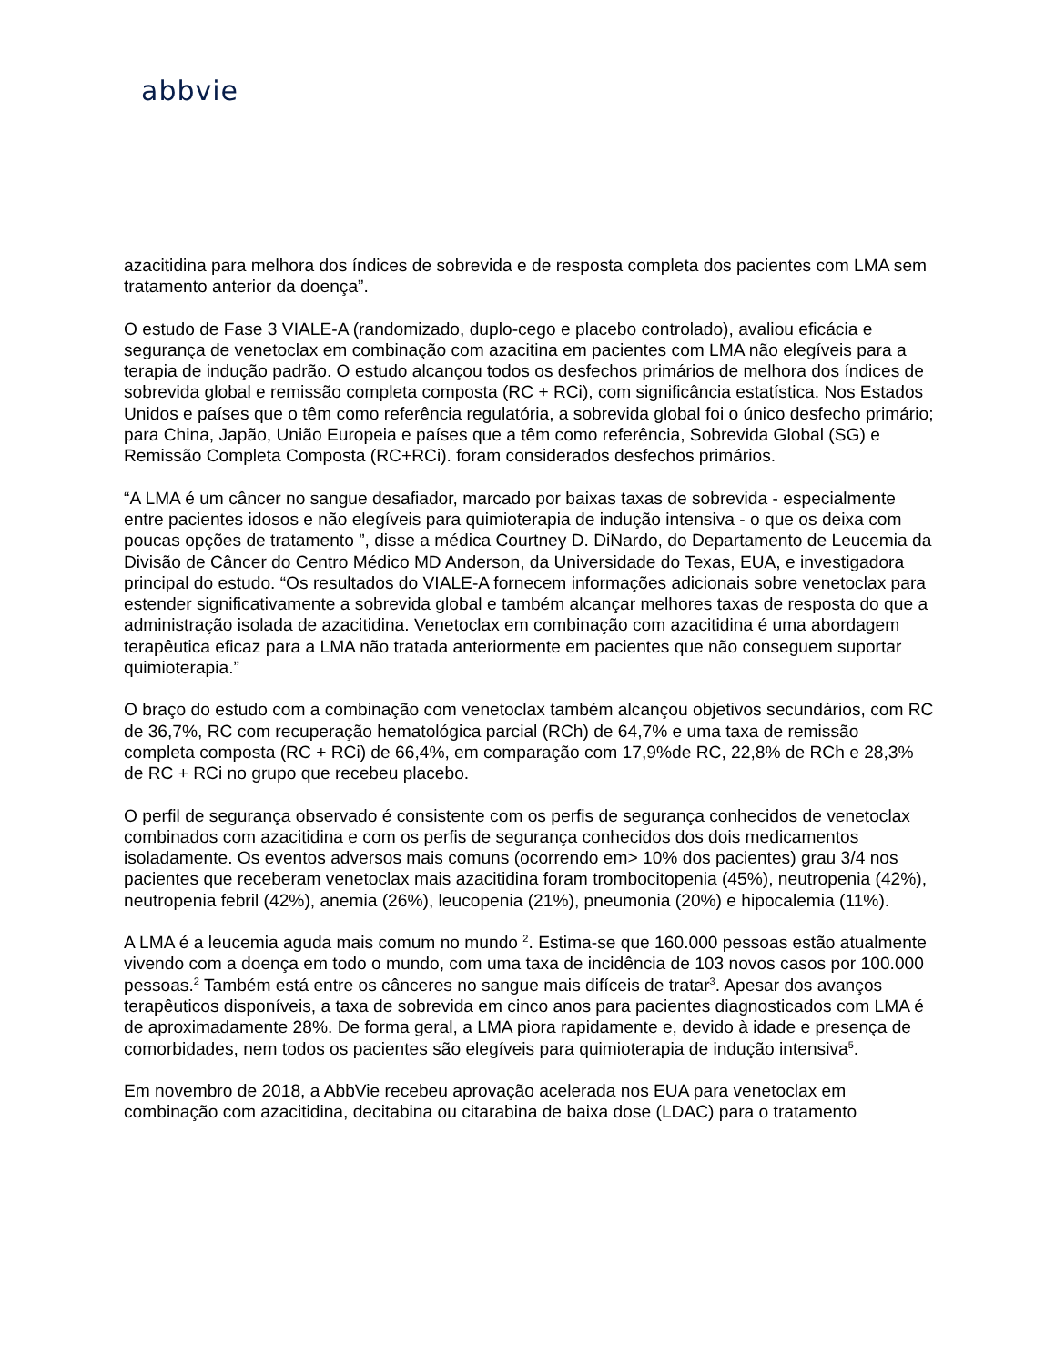abbvie
azacitidina para melhora dos índices de sobrevida e de resposta completa dos pacientes com LMA sem tratamento anterior da doença”.
O estudo de Fase 3 VIALE-A (randomizado, duplo-cego e placebo controlado), avaliou eficácia e segurança de venetoclax em combinação com azacitina em pacientes com LMA não elegíveis para a terapia de indução padrão. O estudo alcançou todos os desfechos primários de melhora dos índices de sobrevida global e remissão completa composta (RC + RCi), com significância estatística. Nos Estados Unidos e países que o têm como referência regulatória, a sobrevida global foi o único desfecho primário; para China, Japão, União Europeia e países que a têm como referência, Sobrevida Global (SG) e Remissão Completa Composta (RC+RCi). foram considerados desfechos primários.
“A LMA é um câncer no sangue desafiador, marcado por baixas taxas de sobrevida - especialmente entre pacientes idosos e não elegíveis para quimioterapia de indução intensiva - o que os deixa com poucas opções de tratamento ”, disse a médica Courtney D. DiNardo, do Departamento de Leucemia da Divisão de Câncer do Centro Médico MD Anderson, da Universidade do Texas, EUA, e investigadora principal do estudo. “Os resultados do VIALE-A fornecem informações adicionais sobre venetoclax para estender significativamente a sobrevida global e também alcançar melhores taxas de resposta do que a administração isolada de azacitidina. Venetoclax em combinação com azacitidina é uma abordagem terapêutica eficaz para a LMA não tratada anteriormente em pacientes que não conseguem suportar quimioterapia.”
O braço do estudo com a combinação com venetoclax também alcançou objetivos secundários, com RC de 36,7%, RC com recuperação hematológica parcial (RCh) de 64,7% e uma taxa de remissão completa composta (RC + RCi) de 66,4%, em comparação com 17,9%de RC, 22,8% de RCh e 28,3% de RC + RCi no grupo que recebeu placebo.
O perfil de segurança observado é consistente com os perfis de segurança conhecidos de venetoclax combinados com azacitidina e com os perfis de segurança conhecidos dos dois medicamentos isoladamente. Os eventos adversos mais comuns (ocorrendo em> 10% dos pacientes) grau 3/4 nos pacientes que receberam venetoclax mais azacitidina foram trombocitopenia (45%), neutropenia (42%), neutropenia febril (42%), anemia (26%), leucopenia (21%), pneumonia (20%) e hipocalemia (11%).
A LMA é a leucemia aguda mais comum no mundo <sup>2</sup>. Estima-se que 160.000 pessoas estão atualmente vivendo com a doença em todo o mundo, com uma taxa de incidência de 103 novos casos por 100.000 pessoas.<sup>2</sup> Também está entre os cânceres no sangue mais difíceis de tratar<sup>3</sup>. Apesar dos avanços terapêuticos disponíveis, a taxa de sobrevida em cinco anos para pacientes diagnosticados com LMA é de aproximadamente 28%. De forma geral, a LMA piora rapidamente e, devido à idade e presença de comorbidades, nem todos os pacientes são elegíveis para quimioterapia de indução intensiva<sup>5</sup>.
Em novembro de 2018, a AbbVie recebeu aprovação acelerada nos EUA para venetoclax em combinação com azacitidina, decitabina ou citarabina de baixa dose (LDAC) para o tratamento